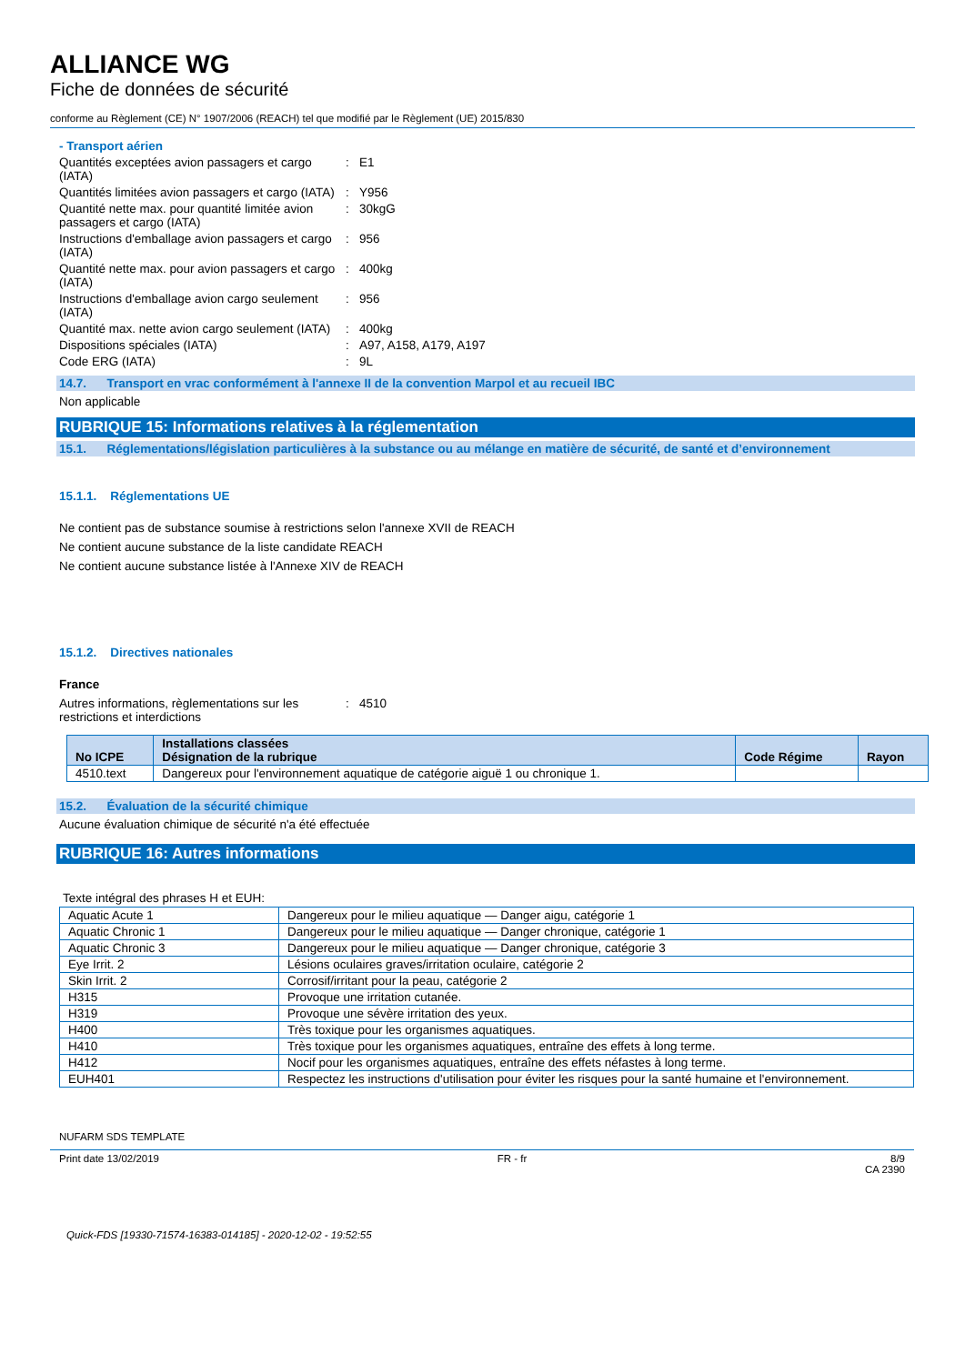ALLIANCE WG
Fiche de données de sécurité
conforme au Règlement (CE) N° 1907/2006 (REACH) tel que modifié par le Règlement (UE) 2015/830
- Transport aérien
Quantités exceptées avion passagers et cargo (IATA)
: E1
Quantités limitées avion passagers et cargo (IATA)
: Y956
Quantité nette max. pour quantité limitée avion passagers et cargo (IATA)
: 30kgG
Instructions d'emballage avion passagers et cargo (IATA)
: 956
Quantité nette max. pour avion passagers et cargo (IATA)
: 400kg
Instructions d'emballage avion cargo seulement (IATA)
: 956
Quantité max. nette avion cargo seulement (IATA)
: 400kg
Dispositions spéciales (IATA) : A97, A158, A179, A197
Code ERG (IATA) : 9L
14.7. Transport en vrac conformément à l'annexe II de la convention Marpol et au recueil IBC
Non applicable
RUBRIQUE 15: Informations relatives à la réglementation
15.1. Réglementations/législation particulières à la substance ou au mélange en matière de sécurité, de santé et d’environnement
15.1.1. Réglementations UE
Ne contient pas de substance soumise à restrictions selon l'annexe XVII de REACH
Ne contient aucune substance de la liste candidate REACH
Ne contient aucune substance listée à l'Annexe XIV de REACH
15.1.2. Directives nationales
France
Autres informations, règlementations sur les restrictions et interdictions
: 4510
| No ICPE | Installations classées Désignation de la rubrique | Code Régime | Rayon |
| --- | --- | --- | --- |
| 4510.text | Dangereux pour l'environnement aquatique de catégorie aiguë 1 ou chronique 1. | | |
15.2. Évaluation de la sécurité chimique
Aucune évaluation chimique de sécurité n'a été effectuée
RUBRIQUE 16: Autres informations
Texte intégral des phrases H et EUH:
| Aquatic Acute 1 | Dangereux pour le milieu aquatique — Danger aigu, catégorie 1 |
| Aquatic Chronic 1 | Dangereux pour le milieu aquatique — Danger chronique, catégorie 1 |
| Aquatic Chronic 3 | Dangereux pour le milieu aquatique — Danger chronique, catégorie 3 |
| Eye Irrit. 2 | Lésions oculaires graves/irritation oculaire, catégorie 2 |
| Skin Irrit. 2 | Corrosif/irritant pour la peau, catégorie 2 |
| H315 | Provoque une irritation cutanée. |
| H319 | Provoque une sévère irritation des yeux. |
| H400 | Très toxique pour les organismes aquatiques. |
| H410 | Très toxique pour les organismes aquatiques, entraîne des effets à long terme. |
| H412 | Nocif pour les organismes aquatiques, entraîne des effets néfastes à long terme. |
| EUH401 | Respectez les instructions d'utilisation pour éviter les risques pour la santé humaine et l'environnement. |
NUFARM SDS TEMPLATE
Print date 13/02/2019 FR - fr 8/9
CA 2390
Quick-FDS [19330-71574-16383-014185] - 2020-12-02 - 19:52:55